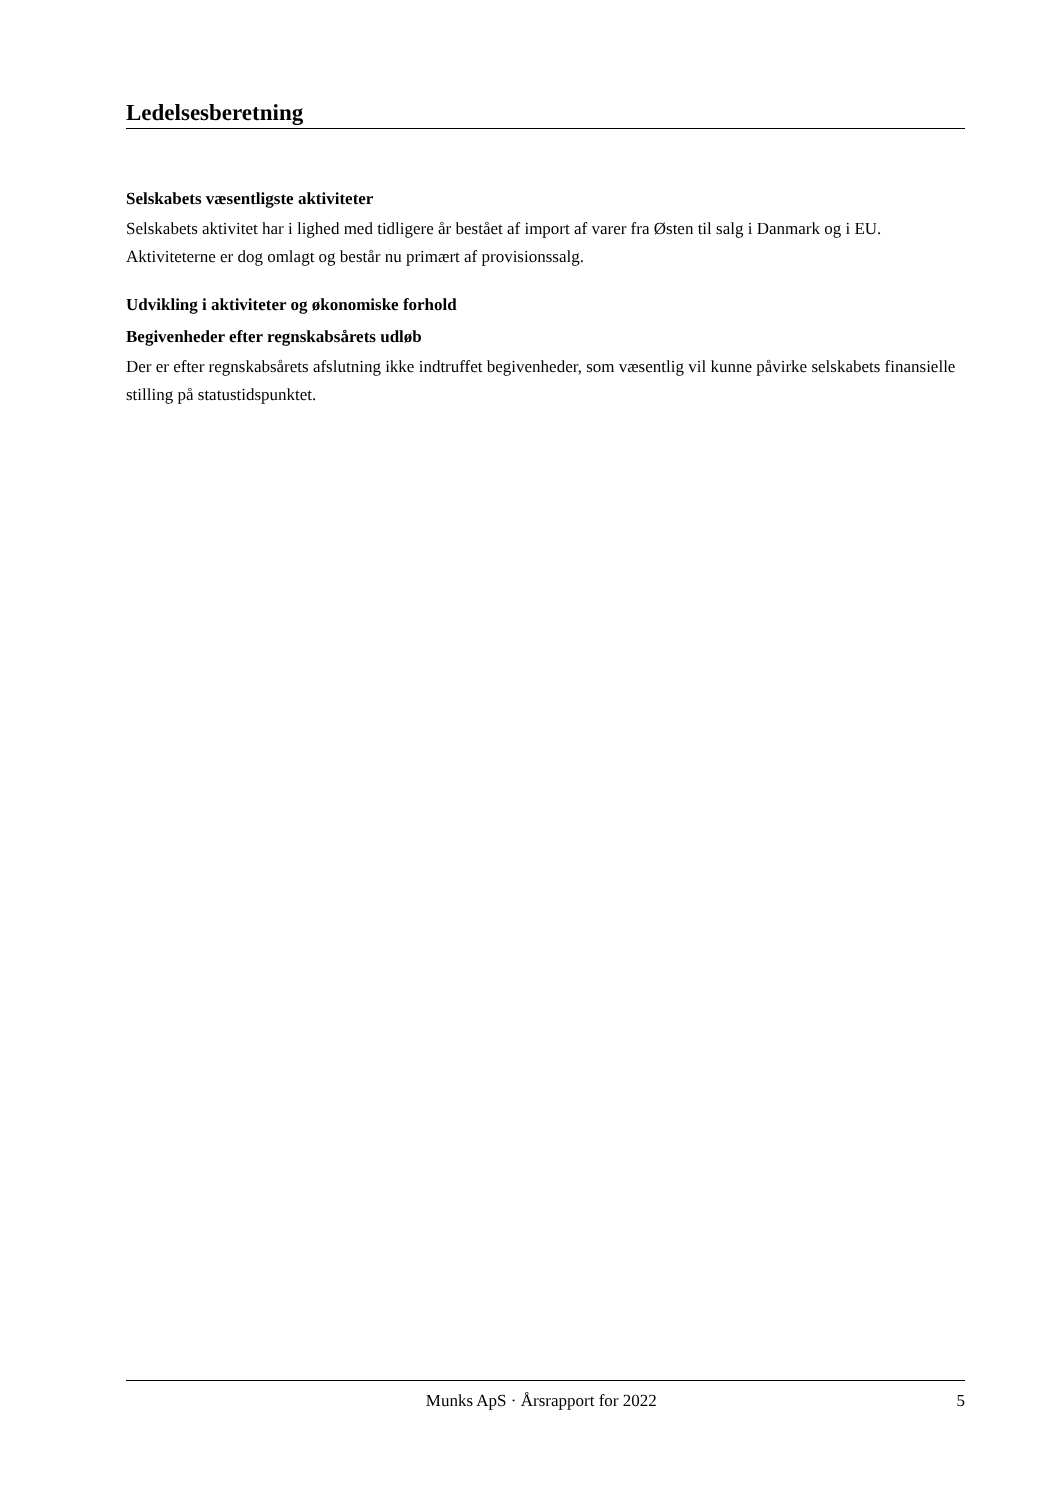Ledelsesberetning
Selskabets væsentligste aktiviteter
Selskabets aktivitet har i lighed med tidligere år bestået af import af varer fra Østen til salg i Danmark og i EU. Aktiviteterne er dog omlagt og består nu primært af provisionssalg.
Udvikling i aktiviteter og økonomiske forhold
Begivenheder efter regnskabsårets udløb
Der er efter regnskabsårets afslutning ikke indtruffet begivenheder, som væsentlig vil kunne påvirke selskabets finansielle stilling på statustidspunktet.
Munks ApS · Årsrapport for 2022 5